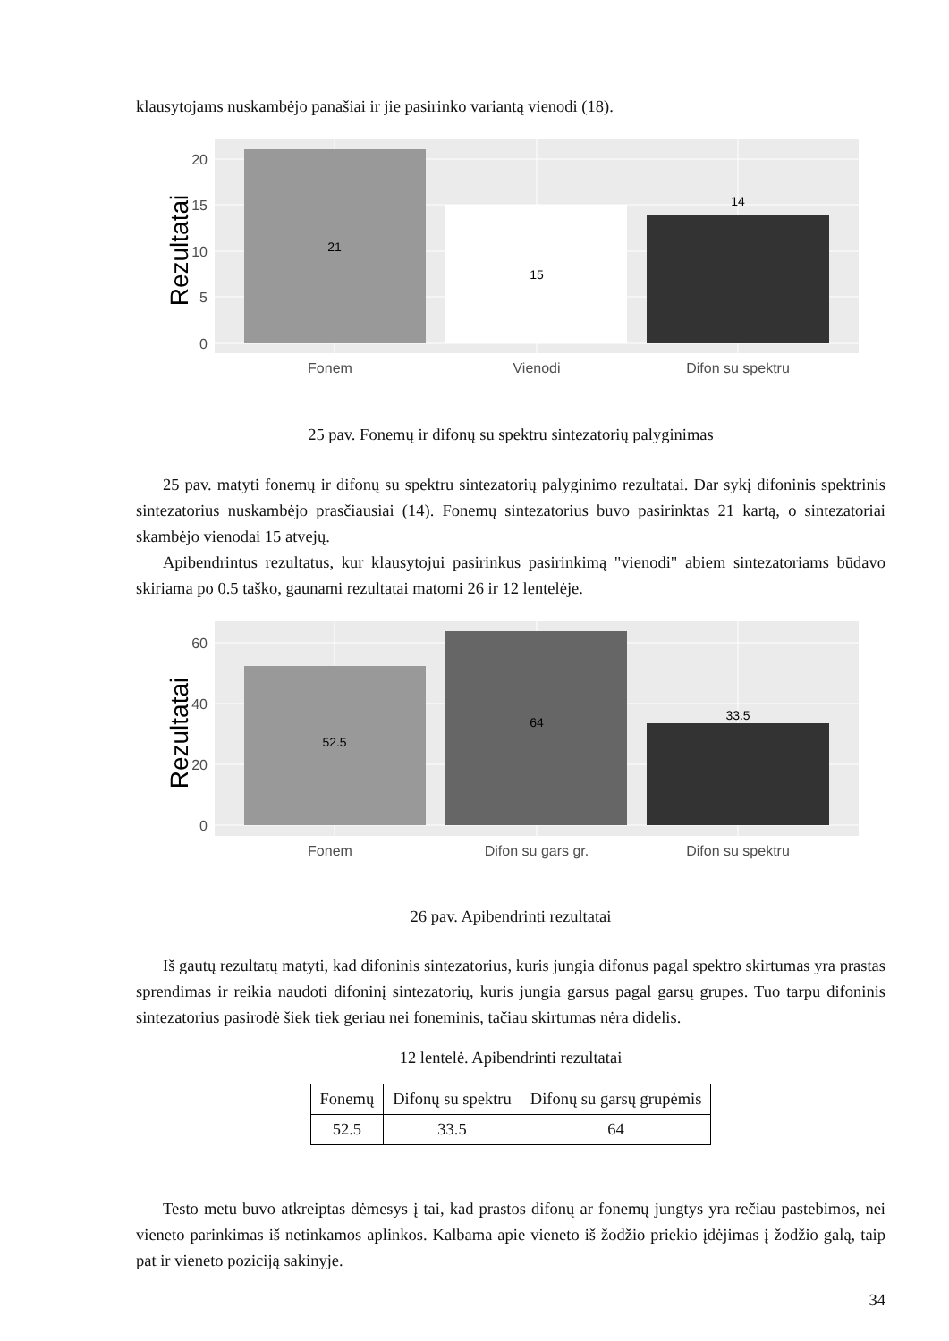klausytojams nuskambėjo panašiai ir jie pasirinko variantą vienodi (18).
21
15
14
20
15
10
5
0
Fonem
Vienodi
Difon su spektru
Rezultatai
25 pav. Fonemų ir difonų su spektru sintezatorių palyginimas
25 pav. matyti fonemų ir difonų su spektru sintezatorių palyginimo rezultatai. Dar sykį difoninis spektrinis sintezatorius nuskambėjo prasčiausiai (14). Fonemų sintezatorius buvo pasirinktas 21 kartą, o sintezatoriai skambėjo vienodai 15 atvejų.
Apibendrintus rezultatus, kur klausytojui pasirinkus pasirinkimą "vienodi" abiem sintezatoriams būdavo skiriama po 0.5 taško, gaunami rezultatai matomi 26 ir 12 lentelėje.
52.5
64
33.5
60
40
20
0
Fonem
Difon su gars gr.
Difon su spektru
Rezultatai
26 pav. Apibendrinti rezultatai
Iš gautų rezultatų matyti, kad difoninis sintezatorius, kuris jungia difonus pagal spektro skirtumas yra prastas sprendimas ir reikia naudoti difoninį sintezatorių, kuris jungia garsus pagal garsų grupes. Tuo tarpu difoninis sintezatorius pasirodė šiek tiek geriau nei foneminis, tačiau skirtumas nėra didelis.
12 lentelė. Apibendrinti rezultatai
| Fonemų | Difonų su spektru | Difonų su garsų grupėmis |
| 52.5 | 33.5 | 64 |
Testo metu buvo atkreiptas dėmesys į tai, kad prastos difonų ar fonemų jungtys yra rečiau pastebimos, nei vieneto parinkimas iš netinkamos aplinkos. Kalbama apie vieneto iš žodžio priekio įdėjimas į žodžio galą, taip pat ir vieneto poziciją sakinyje.
34